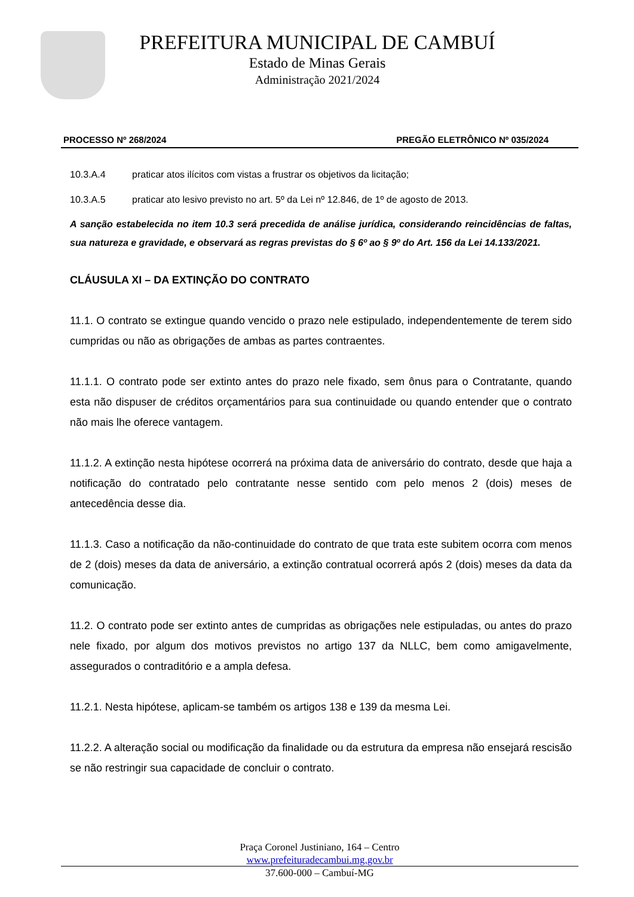PREFEITURA MUNICIPAL DE CAMBUÍ
Estado de Minas Gerais
Administração 2021/2024
PROCESSO Nº 268/2024 PREGÃO ELETRÔNICO Nº 035/2024
10.3.A.4 praticar atos ilícitos com vistas a frustrar os objetivos da licitação;
10.3.A.5 praticar ato lesivo previsto no art. 5º da Lei nº 12.846, de 1º de agosto de 2013.
A sanção estabelecida no item 10.3 será precedida de análise jurídica, considerando reincidências de faltas, sua natureza e gravidade, e observará as regras previstas do § 6º ao § 9º do Art. 156 da Lei 14.133/2021.
CLÁUSULA XI – DA EXTINÇÃO DO CONTRATO
11.1. O contrato se extingue quando vencido o prazo nele estipulado, independentemente de terem sido cumpridas ou não as obrigações de ambas as partes contraentes.
11.1.1. O contrato pode ser extinto antes do prazo nele fixado, sem ônus para o Contratante, quando esta não dispuser de créditos orçamentários para sua continuidade ou quando entender que o contrato não mais lhe oferece vantagem.
11.1.2. A extinção nesta hipótese ocorrerá na próxima data de aniversário do contrato, desde que haja a notificação do contratado pelo contratante nesse sentido com pelo menos 2 (dois) meses de antecedência desse dia.
11.1.3. Caso a notificação da não-continuidade do contrato de que trata este subitem ocorra com menos de 2 (dois) meses da data de aniversário, a extinção contratual ocorrerá após 2 (dois) meses da data da comunicação.
11.2. O contrato pode ser extinto antes de cumpridas as obrigações nele estipuladas, ou antes do prazo nele fixado, por algum dos motivos previstos no artigo 137 da NLLC, bem como amigavelmente, assegurados o contraditório e a ampla defesa.
11.2.1. Nesta hipótese, aplicam-se também os artigos 138 e 139 da mesma Lei.
11.2.2. A alteração social ou modificação da finalidade ou da estrutura da empresa não ensejará rescisão se não restringir sua capacidade de concluir o contrato.
Praça Coronel Justiniano, 164 – Centro
www.prefeituradecambui.mg.gov.br
37.600-000 – Cambuí-MG